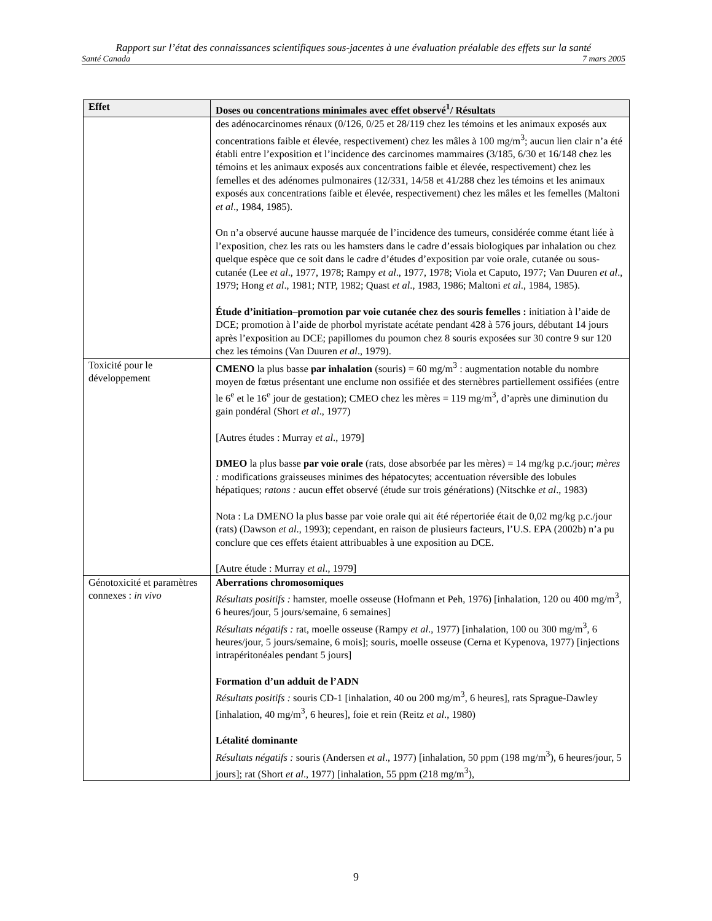Rapport sur l’état des connaissances scientifiques sous-jacentes à une évaluation préalable des effets sur la santé
Santé Canada 7 mars 2005
| Effet | Doses ou concentrations minimales avec effet observé<sup>1</sup>/ Résultats |
| --- | --- |
| | des adénocarcinomes rénaux (0/126, 0/25 et 28/119 chez les témoins et les animaux exposés aux concentrations faible et élevée, respectivement) chez les mâles à 100 mg/m<sup>3</sup>; aucun lien clair n’a été établi entre l’exposition et l’incidence des carcinomes mammaires (3/185, 6/30 et 16/148 chez les témoins et les animaux exposés aux concentrations faible et élevée, respectivement) chez les femelles et des adénomes pulmonaires (12/331, 14/58 et 41/288 chez les témoins et les animaux exposés aux concentrations faible et élevée, respectivement) chez les mâles et les femelles (Maltoni et al ., 1984, 1985). On n’a observé aucune hausse marquée de l’incidence des tumeurs, considérée comme étant liée à l’exposition, chez les rats ou les hamsters dans le cadre d’essais biologiques par inhalation ou chez quelque espèce que ce soit dans le cadre d’études d’exposition par voie orale, cutanée ou sous-cutanée (Lee et al ., 1977, 1978; Rampy et al ., 1977, 1978; Viola et Caputo, 1977; Van Duuren et al ., 1979; Hong et al ., 1981; NTP, 1982; Quast et al ., 1983, 1986; Maltoni et al ., 1984, 1985). Étude d’initiation–promotion par voie cutanée chez des souris femelles : initiation à l’aide de DCE; promotion à l’aide de phorbol myristate acétate pendant 428 à 576 jours, débutant 14 jours après l’exposition au DCE; papillomes du poumon chez 8 souris exposées sur 30 contre 9 sur 120 chez les témoins (Van Duuren et al ., 1979). |
| Toxicité pour le développement | CMENO la plus basse par inhalation (souris) = 60 mg/m<sup>3</sup> : augmentation notable du nombre moyen de fœtus présentant une enclume non ossifiée et des sternèbres partiellement ossifiées (entre le 6<sup>e</sup> et le 16<sup>e</sup> jour de gestation); CMEO chez les mères = 119 mg/m<sup>3</sup>, d’après une diminution du gain pondéral (Short et al ., 1977) [Autres études : Murray et al ., 1979] DMEO la plus basse par voie orale (rats, dose absorbée par les mères) = 14 mg/kg p.c./jour; mères : modifications graisseuses minimes des hépatocytes; accentuation réversible des lobules hépatiques; ratons : aucun effet observé (étude sur trois générations) (Nitschke et al ., 1983) Nota : La DMENO la plus basse par voie orale qui ait été répertoriée était de 0,02 mg/kg p.c./jour (rats) (Dawson et al ., 1993); cependant, en raison de plusieurs facteurs, l’U.S. EPA (2002b) n’a pu conclure que ces effets étaient attribuables à une exposition au DCE. [Autre étude : Murray et al ., 1979] |
| Génotoxicité et paramètres connexes : in vivo | Aberrations chromosomiques Résultats positifs : hamster, moelle osseuse (Hofmann et Peh, 1976) [inhalation, 120 ou 400 mg/m<sup>3</sup>, 6 heures/jour, 5 jours/semaine, 6 semaines] Résultats négatifs : rat, moelle osseuse (Rampy et al ., 1977) [inhalation, 100 ou 300 mg/m<sup>3</sup>, 6 heures/jour, 5 jours/semaine, 6 mois]; souris, moelle osseuse (Cerna et Kypenova, 1977) [injections intrapéritonéales pendant 5 jours] Formation d’un adduit de l’ADN Résultats positifs : souris CD-1 [inhalation, 40 ou 200 mg/m<sup>3</sup>, 6 heures], rats Sprague-Dawley [inhalation, 40 mg/m<sup>3</sup>, 6 heures], foie et rein (Reitz et al ., 1980) Létalité dominante Résultats négatifs : souris (Andersen et al ., 1977) [inhalation, 50 ppm (198 mg/m<sup>3</sup>), 6 heures/jour, 5 jours]; rat (Short et al ., 1977) [inhalation, 55 ppm (218 mg/m<sup>3</sup>), |
9